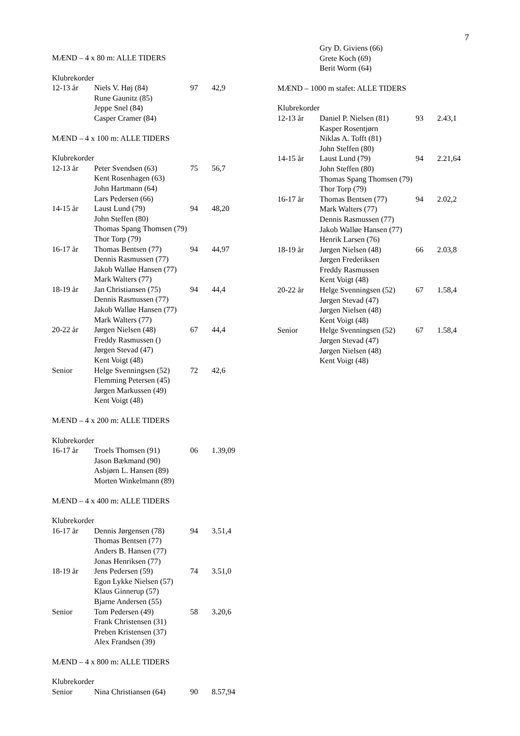7
MÆND – 4 x 80 m: ALLE TIDERS
Klubrekorder
| 12-13 år | Niels V. Høj (84) | 97 | 42,9 |
| | Rune Gaunitz (85) | | |
| | Jeppe Snel (84) | | |
| | Casper Cramer (84) | | |
MÆND – 4 x 100 m: ALLE TIDERS
Klubrekorder
| 12-13 år | Peter Svendsen (63) | 75 | 56,7 |
| | Kent Rosenhagen (63) | | |
| | John Hartmann (64) | | |
| | Lars Pedersen (66) | | |
| 14-15 år | Laust Lund (79) | 94 | 48,20 |
| | John Steffen (80) | | |
| | Thomas Spang Thomsen (79) | | |
| | Thor Torp (79) | | |
| 16-17 år | Thomas Bentsen (77) | 94 | 44,97 |
| | Dennis Rasmussen (77) | | |
| | Jakob Walløe Hansen (77) | | |
| | Mark Walters (77) | | |
| 18-19 år | Jan Christiansen (75) | 94 | 44,4 |
| | Dennis Rasmussen (77) | | |
| | Jakob Walløe Hansen (77) | | |
| | Mark Walters (77) | | |
| 20-22 år | Jørgen Nielsen (48) | 67 | 44,4 |
| | Freddy Rasmussen () | | |
| | Jørgen Stevad (47) | | |
| | Kent Voigt (48) | | |
| Senior | Helge Svenningsen (52) | 72 | 42,6 |
| | Flemming Petersen (45) | | |
| | Jørgen Markussen (49) | | |
| | Kent Voigt (48) | | |
MÆND – 4 x 200 m: ALLE TIDERS
Klubrekorder
| 16-17 år | Troels Thomsen (91) | 06 | 1.39,09 |
| | Jason Bækmand (90) | | |
| | Asbjørn L. Hansen (89) | | |
| | Morten Winkelmann (89) | | |
MÆND – 4 x 400 m: ALLE TIDERS
Klubrekorder
| 16-17 år | Dennis Jørgensen (78) | 94 | 3.51,4 |
| | Thomas Bentsen (77) | | |
| | Anders B. Hansen (77) | | |
| | Jonas Henriksen (77) | | |
| 18-19 år | Jens Pedersen (59) | 74 | 3.51,0 |
| | Egon Lykke Nielsen (57) | | |
| | Klaus Ginnerup (57) | | |
| | Bjarne Andersen (55) | | |
| Senior | Tom Pedersen (49) | 58 | 3.20,6 |
| | Frank Christensen (31) | | |
| | Preben Kristensen (37) | | |
| | Alex Frandsen (39) | | |
MÆND – 4 x 800 m: ALLE TIDERS
Klubrekorder
| Senior | Nina Christiansen (64) | 90 | 8.57,94 |
| | Gry D. Giviens (66) |
| | Grete Koch (69) |
| | Berit Worm (64) |
MÆND – 1000 m stafet: ALLE TIDERS
Klubrekorder
| 12-13 år | Daniel P. Nielsen (81) | 93 | 2.43,1 |
| | Kasper Rosentjørn | | |
| | Niklas A. Tofft (81) | | |
| | John Steffen (80) | | |
| 14-15 år | Laust Lund (79) | 94 | 2.21,64 |
| | John Steffen (80) | | |
| | Thomas Spang Thomsen (79) | | |
| | Thor Torp (79) | | |
| 16-17 år | Thomas Bentsen (77) | 94 | 2.02,2 |
| | Mark Walters (77) | | |
| | Dennis Rasmussen (77) | | |
| | Jakob Walløe Hansen (77) | | |
| | Henrik Larsen (76) | | |
| 18-19 år | Jørgen Nielsen (48) | 66 | 2.03,8 |
| | Jørgen Frederiksen | | |
| | Freddy Rasmussen | | |
| | Kent Voigt (48) | | |
| 20-22 år | Helge Svenningsen (52) | 67 | 1.58,4 |
| | Jørgen Stevad (47) | | |
| | Jørgen Nielsen (48) | | |
| | Kent Voigt (48) | | |
| Senior | Helge Svenningsen (52) | 67 | 1.58,4 |
| | Jørgen Stevad (47) | | |
| | Jørgen Nielsen (48) | | |
| | Kent Voigt (48) | | |